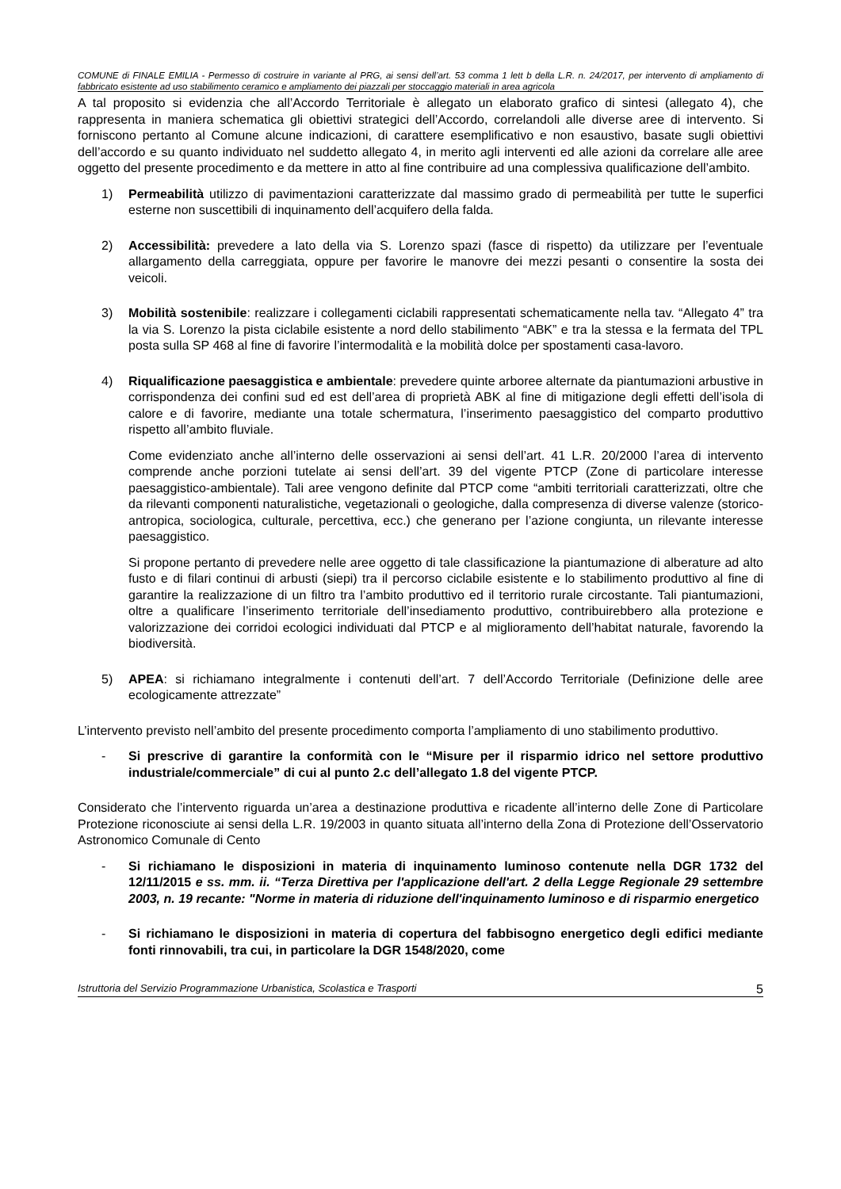COMUNE di FINALE EMILIA - Permesso di costruire in variante al PRG, ai sensi dell’art. 53 comma 1 lett b della L.R. n. 24/2017, per intervento di ampliamento di fabbricato esistente ad uso stabilimento ceramico e ampliamento dei piazzali per stoccaggio materiali in area agricola
A tal proposito si evidenzia che all’Accordo Territoriale è allegato un elaborato grafico di sintesi (allegato 4), che rappresenta in maniera schematica gli obiettivi strategici dell’Accordo, correlandoli alle diverse aree di intervento. Si forniscono pertanto al Comune alcune indicazioni, di carattere esemplificativo e non esaustivo, basate sugli obiettivi dell’accordo e su quanto individuato nel suddetto allegato 4, in merito agli interventi ed alle azioni da correlare alle aree oggetto del presente procedimento e da mettere in atto al fine contribuire ad una complessiva qualificazione dell’ambito.
1) Permeabilità utilizzo di pavimentazioni caratterizzate dal massimo grado di permeabilità per tutte le superfici esterne non suscettibili di inquinamento dell’acquifero della falda.
2) Accessibilità: prevedere a lato della via S. Lorenzo spazi (fasce di rispetto) da utilizzare per l’eventuale allargamento della carreggiata, oppure per favorire le manovre dei mezzi pesanti o consentire la sosta dei veicoli.
3) Mobilità sostenibile: realizzare i collegamenti ciclabili rappresentati schematicamente nella tav. “Allegato 4” tra la via S. Lorenzo la pista ciclabile esistente a nord dello stabilimento “ABK” e tra la stessa e la fermata del TPL posta sulla SP 468 al fine di favorire l’intermodalità e la mobilità dolce per spostamenti casa-lavoro.
4) Riqualificazione paesaggistica e ambientale: prevedere quinte arboree alternate da piantumazioni arbustive in corrispondenza dei confini sud ed est dell’area di proprietà ABK al fine di mitigazione degli effetti dell’isola di calore e di favorire, mediante una totale schermatura, l’inserimento paesaggistico del comparto produttivo rispetto all’ambito fluviale.
Come evidenziato anche all’interno delle osservazioni ai sensi dell’art. 41 L.R. 20/2000 l’area di intervento comprende anche porzioni tutelate ai sensi dell’art. 39 del vigente PTCP (Zone di particolare interesse paesaggistico-ambientale). Tali aree vengono definite dal PTCP come “ambiti territoriali caratterizzati, oltre che da rilevanti componenti naturalistiche, vegetazionali o geologiche, dalla compresenza di diverse valenze (storico-antropica, sociologica, culturale, percettiva, ecc.) che generano per l’azione congiunta, un rilevante interesse paesaggistico.
Si propone pertanto di prevedere nelle aree oggetto di tale classificazione la piantumazione di alberature ad alto fusto e di filari continui di arbusti (siepi) tra il percorso ciclabile esistente e lo stabilimento produttivo al fine di garantire la realizzazione di un filtro tra l’ambito produttivo ed il territorio rurale circostante. Tali piantumazioni, oltre a qualificare l’inserimento territoriale dell’insediamento produttivo, contribuirebbero alla protezione e valorizzazione dei corridoi ecologici individuati dal PTCP e al miglioramento dell’habitat naturale, favorendo la biodiversità.
5) APEA: si richiamano integralmente i contenuti dell’art. 7 dell’Accordo Territoriale (Definizione delle aree ecologicamente attrezzate”
L’intervento previsto nell’ambito del presente procedimento comporta l’ampliamento di uno stabilimento produttivo.
- Si prescrive di garantire la conformità con le “Misure per il risparmio idrico nel settore produttivo industriale/commerciale” di cui al punto 2.c dell’allegato 1.8 del vigente PTCP.
Considerato che l’intervento riguarda un’area a destinazione produttiva e ricadente all’interno delle Zone di Particolare Protezione riconosciute ai sensi della L.R. 19/2003 in quanto situata all’interno della Zona di Protezione dell’Osservatorio Astronomico Comunale di Cento
- Si richiamano le disposizioni in materia di inquinamento luminoso contenute nella DGR 1732 del 12/11/2015 e ss. mm. ii. “Terza Direttiva per l'applicazione dell'art. 2 della Legge Regionale 29 settembre 2003, n. 19 recante: "Norme in materia di riduzione dell'inquinamento luminoso e di risparmio energetico
- Si richiamano le disposizioni in materia di copertura del fabbisogno energetico degli edifici mediante fonti rinnovabili, tra cui, in particolare la DGR 1548/2020, come
Istruttoria del Servizio Programmazione Urbanistica, Scolastica e Trasporti 5